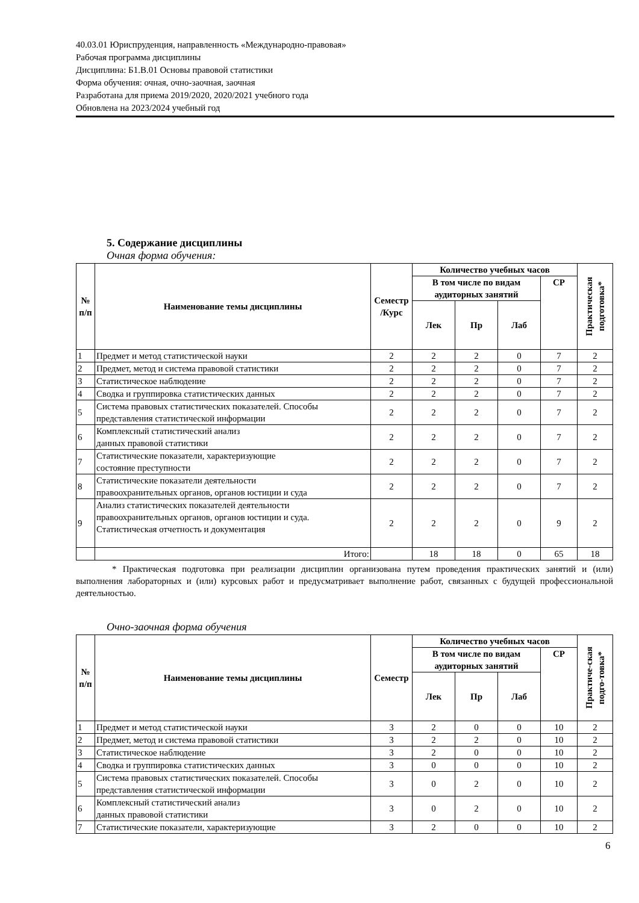40.03.01 Юриспруденция, направленность «Международно-правовая»
Рабочая программа дисциплины
Дисциплина: Б1.В.01 Основы правовой статистики
Форма обучения: очная, очно-заочная, заочная
Разработана для приема 2019/2020, 2020/2021 учебного года
Обновлена на 2023/2024 учебный год
5. Содержание дисциплины
Очная форма обучения:
| № п/п | Наименование темы дисциплины | Семестр /Курс | Количество учебных часов | | | | Практическая подготовка* |
| --- | --- | --- | --- | --- | --- | --- | --- |
| | | | В том числе по видам аудиторных занятий | | | СР | |
| | | | Лек | Пр | Лаб | | |
| 1 | Предмет и метод статистической науки | 2 | 2 | 2 | 0 | 7 | 2 |
| 2 | Предмет, метод и система правовой статистики | 2 | 2 | 2 | 0 | 7 | 2 |
| 3 | Статистическое наблюдение | 2 | 2 | 2 | 0 | 7 | 2 |
| 4 | Сводка и группировка статистических данных | 2 | 2 | 2 | 0 | 7 | 2 |
| 5 | Система правовых статистических показателей. Способы представления статистической информации | 2 | 2 | 2 | 0 | 7 | 2 |
| 6 | Комплексный статистический анализ данных правовой статистики | 2 | 2 | 2 | 0 | 7 | 2 |
| 7 | Статистические показатели, характеризующие состояние преступности | 2 | 2 | 2 | 0 | 7 | 2 |
| 8 | Статистические показатели деятельности правоохранительных органов, органов юстиции и суда | 2 | 2 | 2 | 0 | 7 | 2 |
| 9 | Анализ статистических показателей деятельности правоохранительных органов, органов юстиции и суда. Статистическая отчетность и документация | 2 | 2 | 2 | 0 | 9 | 2 |
| | Итого: | | 18 | 18 | 0 | 65 | 18 |
* Практическая подготовка при реализации дисциплин организована путем проведения практических занятий и (или) выполнения лабораторных и (или) курсовых работ и предусматривает выполнение работ, связанных с будущей профессиональной деятельностью.
Очно-заочная форма обучения
| № п/п | Наименование темы дисциплины | Семестр | Количество учебных часов | | | | Практиче-ская подго-товка* |
| --- | --- | --- | --- | --- | --- | --- | --- |
| | | | В том числе по видам аудиторных занятий | | | СР | |
| | | | Лек | Пр | Лаб | | |
| 1 | Предмет и метод статистической науки | 3 | 2 | 0 | 0 | 10 | 2 |
| 2 | Предмет, метод и система правовой статистики | 3 | 2 | 2 | 0 | 10 | 2 |
| 3 | Статистическое наблюдение | 3 | 2 | 0 | 0 | 10 | 2 |
| 4 | Сводка и группировка статистических данных | 3 | 0 | 0 | 0 | 10 | 2 |
| 5 | Система правовых статистических показателей. Способы представления статистической информации | 3 | 0 | 2 | 0 | 10 | 2 |
| 6 | Комплексный статистический анализ данных правовой статистики | 3 | 0 | 2 | 0 | 10 | 2 |
| 7 | Статистические показатели, характеризующие | 3 | 2 | 0 | 0 | 10 | 2 |
6